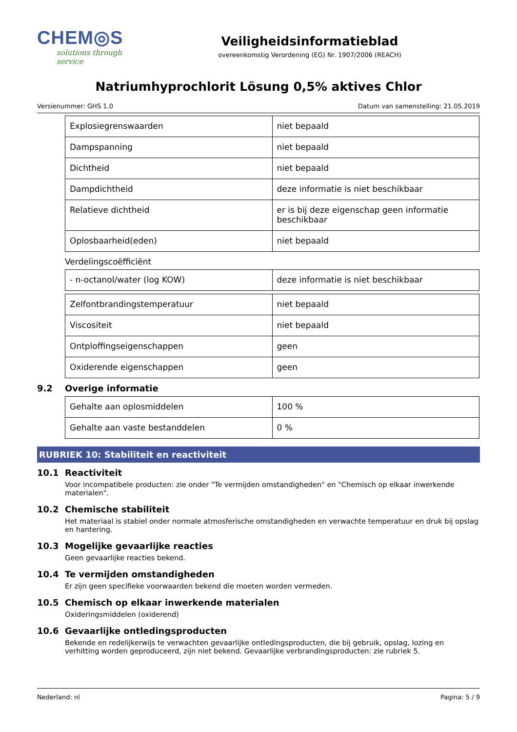CHEM◎S
solutions through service
Veiligheidsinformatieblad
overeenkomstig Verordening (EG) Nr. 1907/2006 (REACH)
Natriumhyprochlorit Lösung 0,5% aktives Chlor
Versienummer: GHS 1.0 Datum van samenstelling: 21.05.2019
| Explosiegrenswaarden | niet bepaald |
| Dampspanning | niet bepaald |
| Dichtheid | niet bepaald |
| Dampdichtheid | deze informatie is niet beschikbaar |
| Relatieve dichtheid | er is bij deze eigenschap geen informatie beschikbaar |
| Oplosbaarheid(eden) | niet bepaald |
Verdelingscoëfficiënt
| - n-octanol/water (log KOW) | deze informatie is niet beschikbaar |
| Zelfontbrandingstemperatuur | niet bepaald |
| Viscositeit | niet bepaald |
| Ontploffingseigenschappen | geen |
| Oxiderende eigenschappen | geen |
9.2 Overige informatie
| Gehalte aan oplosmiddelen | 100 % |
| Gehalte aan vaste bestanddelen | 0 % |
RUBRIEK 10: Stabiliteit en reactiviteit
10.1 Reactiviteit
Voor incompatibele producten: zie onder "Te vermijden omstandigheden" en "Chemisch op elkaar inwerkende materialen".
10.2 Chemische stabiliteit
Het materiaal is stabiel onder normale atmosferische omstandigheden en verwachte temperatuur en druk bij opslag en hantering.
10.3 Mogelijke gevaarlijke reacties
Geen gevaarlijke reacties bekend.
10.4 Te vermijden omstandigheden
Er zijn geen specifieke voorwaarden bekend die moeten worden vermeden.
10.5 Chemisch op elkaar inwerkende materialen
Oxideringsmiddelen (oxiderend)
10.6 Gevaarlijke ontledingsproducten
Bekende en redelijkerwijs te verwachten gevaarlijke ontledingsproducten, die bij gebruik, opslag, lozing en verhitting worden geproduceerd, zijn niet bekend. Gevaarlijke verbrandingsproducten: zie rubriek 5.
Nederland: nl Pagina: 5 / 9